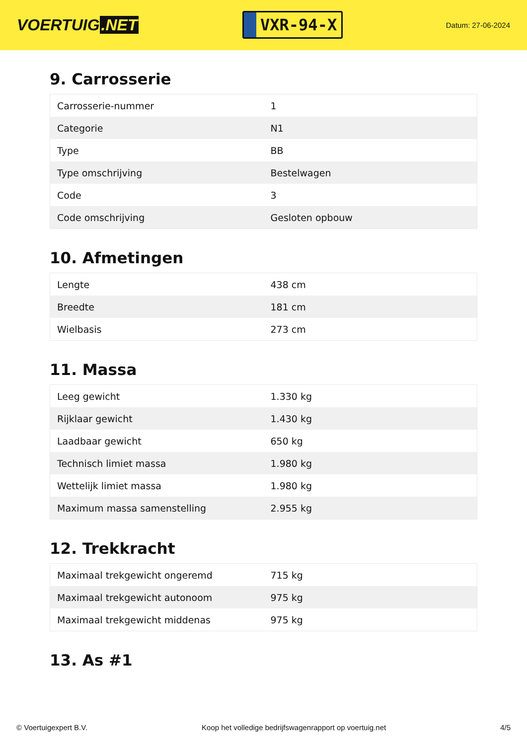VOERTUIG.NET
VXR-94-X
Datum: 27-06-2024
9. Carrosserie
| Carrosserie-nummer | 1 |
| Categorie | N1 |
| Type | BB |
| Type omschrijving | Bestelwagen |
| Code | 3 |
| Code omschrijving | Gesloten opbouw |
10. Afmetingen
| Lengte | 438 cm |
| Breedte | 181 cm |
| Wielbasis | 273 cm |
11. Massa
| Leeg gewicht | 1.330 kg |
| Rijklaar gewicht | 1.430 kg |
| Laadbaar gewicht | 650 kg |
| Technisch limiet massa | 1.980 kg |
| Wettelijk limiet massa | 1.980 kg |
| Maximum massa samenstelling | 2.955 kg |
12. Trekkracht
| Maximaal trekgewicht ongeremd | 715 kg |
| Maximaal trekgewicht autonoom | 975 kg |
| Maximaal trekgewicht middenas | 975 kg |
13. As #1
© Voertuigexpert B.V. Koop het volledige bedrijfswagenrapport op voertuig.net 4/5